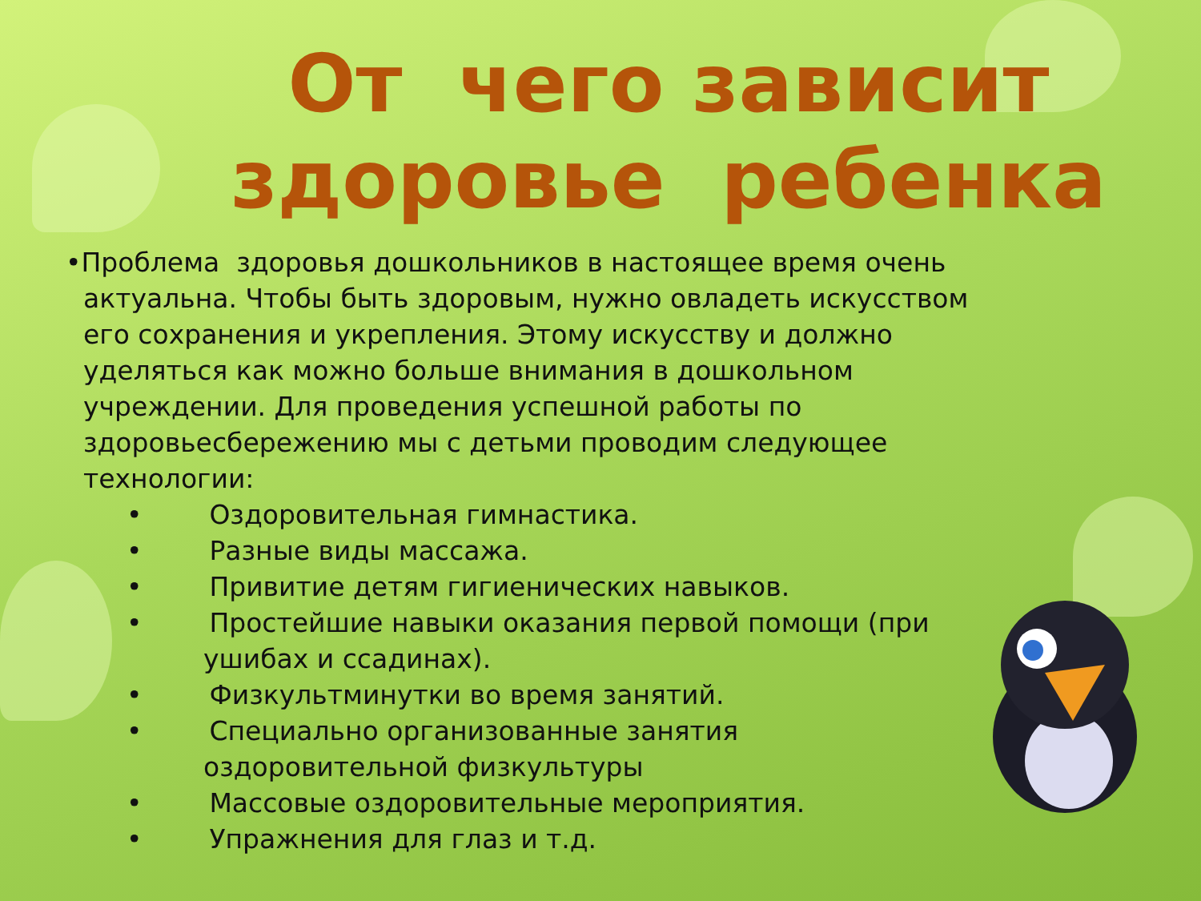От чего зависит здоровье ребенка
•Проблема здоровья дошкольников в настоящее время очень актуальна. Чтобы быть здоровым, нужно овладеть искусством его сохранения и укрепления. Этому искусству и должно уделяться как можно больше внимания в дошкольном учреждении. Для проведения успешной работы по здоровьесбережению мы с детьми проводим следующее технологии:
• Оздоровительная гимнастика.
• Разные виды массажа.
• Привитие детям гигиенических навыков.
• Простейшие навыки оказания первой помощи (при ушибах и ссадинах).
• Физкультминутки во время занятий.
• Специально организованные занятия оздоровительной физкультуры
• Массовые оздоровительные мероприятия.
• Упражнения для глаз и т.д.